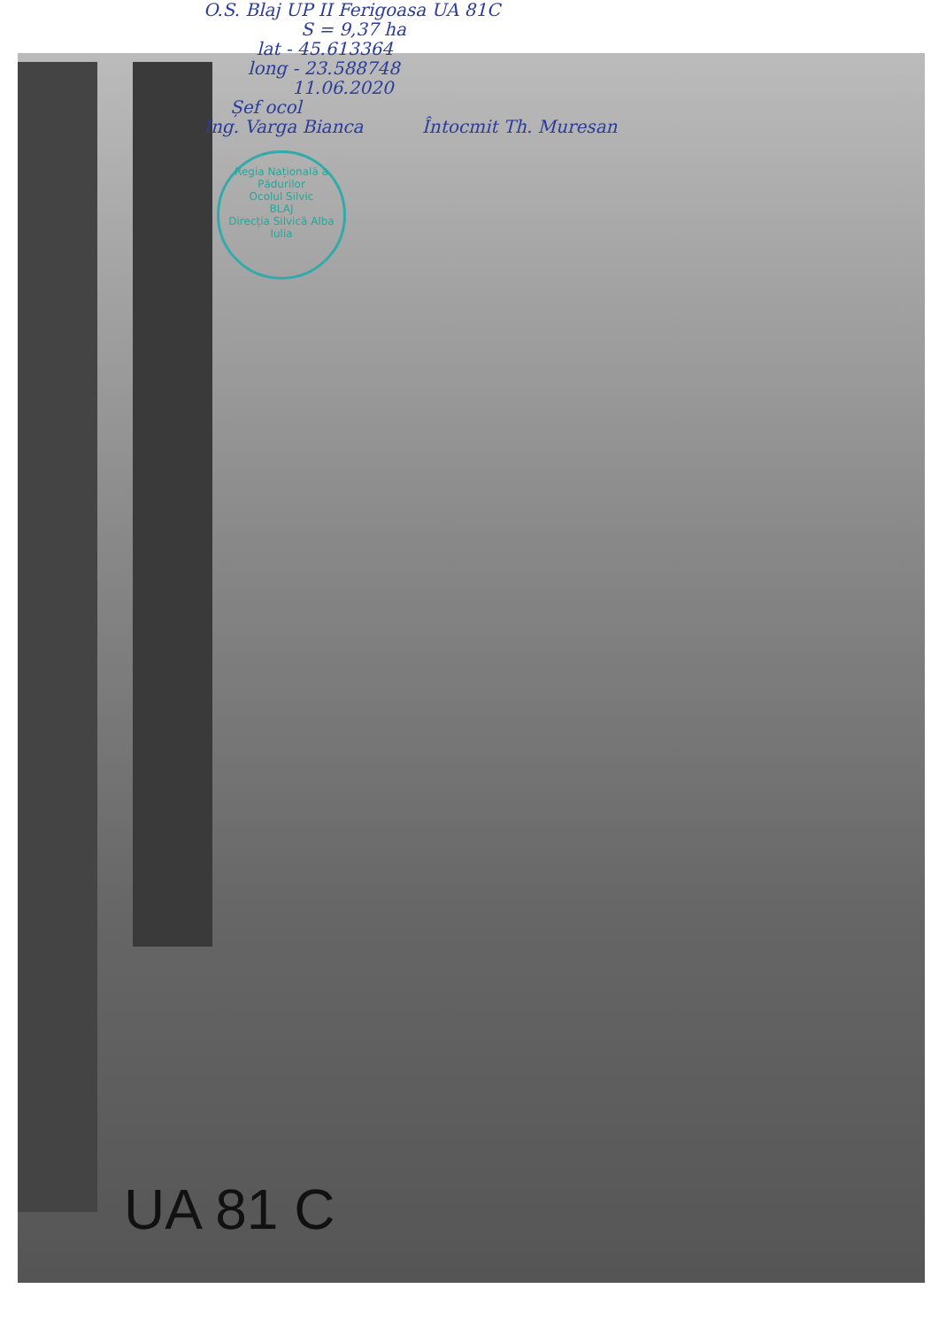O.S. Blaj UP II Ferigoasa UA 81C
S = 9,37 ha
lat - 45.613364
long - 23.588748
11.06.2020
Șef ocol
Ing. Varga Bianca Întocmit Th. Muresan
Regia Națională a Pădurilor
Ocolul Silvic
BLAJ
Direcția Silvică Alba Iulia
UA 81 C